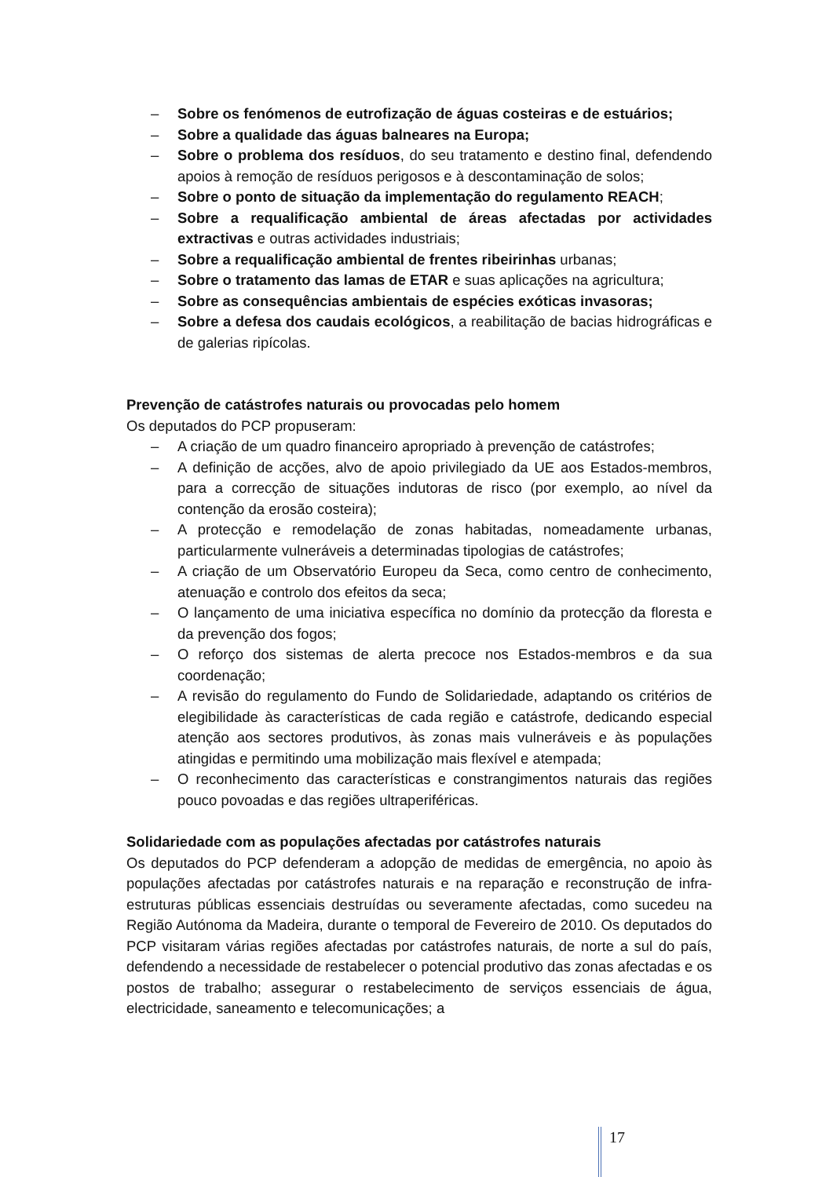– Sobre os fenómenos de eutrofização de águas costeiras e de estuários;
– Sobre a qualidade das águas balneares na Europa;
– Sobre o problema dos resíduos, do seu tratamento e destino final, defendendo apoios à remoção de resíduos perigosos e à descontaminação de solos;
– Sobre o ponto de situação da implementação do regulamento REACH;
– Sobre a requalificação ambiental de áreas afectadas por actividades extractivas e outras actividades industriais;
– Sobre a requalificação ambiental de frentes ribeirinhas urbanas;
– Sobre o tratamento das lamas de ETAR e suas aplicações na agricultura;
– Sobre as consequências ambientais de espécies exóticas invasoras;
– Sobre a defesa dos caudais ecológicos, a reabilitação de bacias hidrográficas e de galerias ripícolas.
Prevenção de catástrofes naturais ou provocadas pelo homem
Os deputados do PCP propuseram:
– A criação de um quadro financeiro apropriado à prevenção de catástrofes;
– A definição de acções, alvo de apoio privilegiado da UE aos Estados-membros, para a correcção de situações indutoras de risco (por exemplo, ao nível da contenção da erosão costeira);
– A protecção e remodelação de zonas habitadas, nomeadamente urbanas, particularmente vulneráveis a determinadas tipologias de catástrofes;
– A criação de um Observatório Europeu da Seca, como centro de conhecimento, atenuação e controlo dos efeitos da seca;
– O lançamento de uma iniciativa específica no domínio da protecção da floresta e da prevenção dos fogos;
– O reforço dos sistemas de alerta precoce nos Estados-membros e da sua coordenação;
– A revisão do regulamento do Fundo de Solidariedade, adaptando os critérios de elegibilidade às características de cada região e catástrofe, dedicando especial atenção aos sectores produtivos, às zonas mais vulneráveis e às populações atingidas e permitindo uma mobilização mais flexível e atempada;
– O reconhecimento das características e constrangimentos naturais das regiões pouco povoadas e das regiões ultraperiféricas.
Solidariedade com as populações afectadas por catástrofes naturais
Os deputados do PCP defenderam a adopção de medidas de emergência, no apoio às populações afectadas por catástrofes naturais e na reparação e reconstrução de infra-estruturas públicas essenciais destruídas ou severamente afectadas, como sucedeu na Região Autónoma da Madeira, durante o temporal de Fevereiro de 2010. Os deputados do PCP visitaram várias regiões afectadas por catástrofes naturais, de norte a sul do país, defendendo a necessidade de restabelecer o potencial produtivo das zonas afectadas e os postos de trabalho; assegurar o restabelecimento de serviços essenciais de água, electricidade, saneamento e telecomunicações; a
17